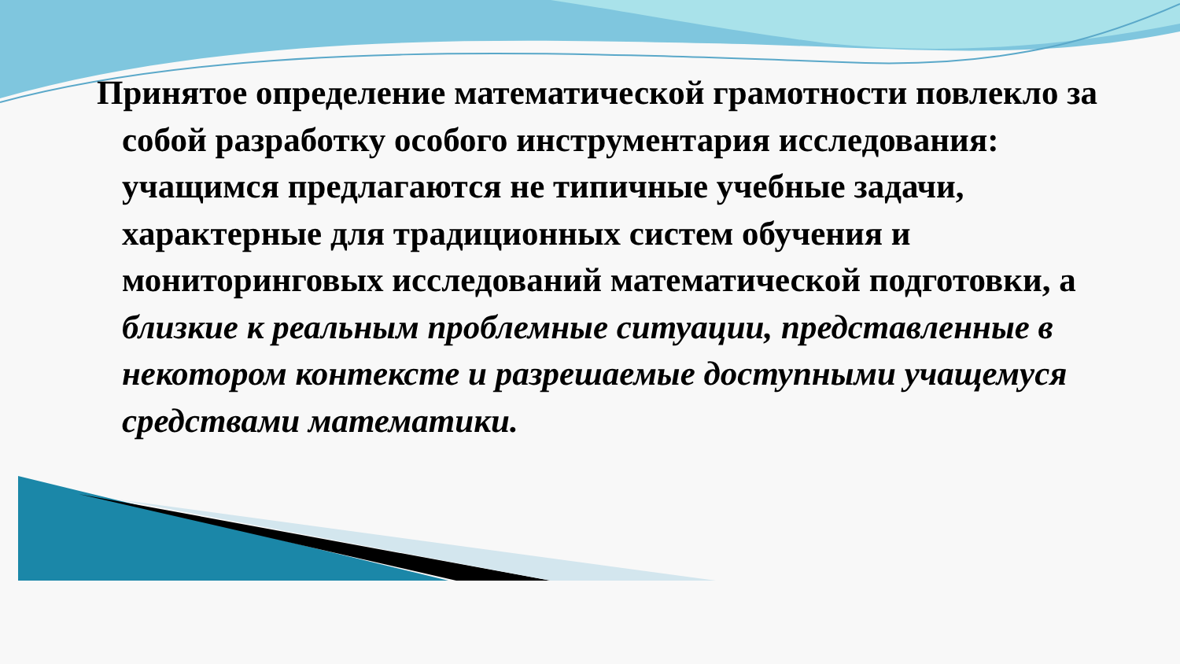Принятое определение математической грамотности повлекло за собой разработку особого инструментария исследования: учащимся предлагаются не типичные учебные задачи, характерные для традиционных систем обучения и мониторинговых исследований математической подготовки, а близкие к реальным проблемные ситуации, представленные в некотором контексте и разрешаемые доступными учащемуся средствами математики.